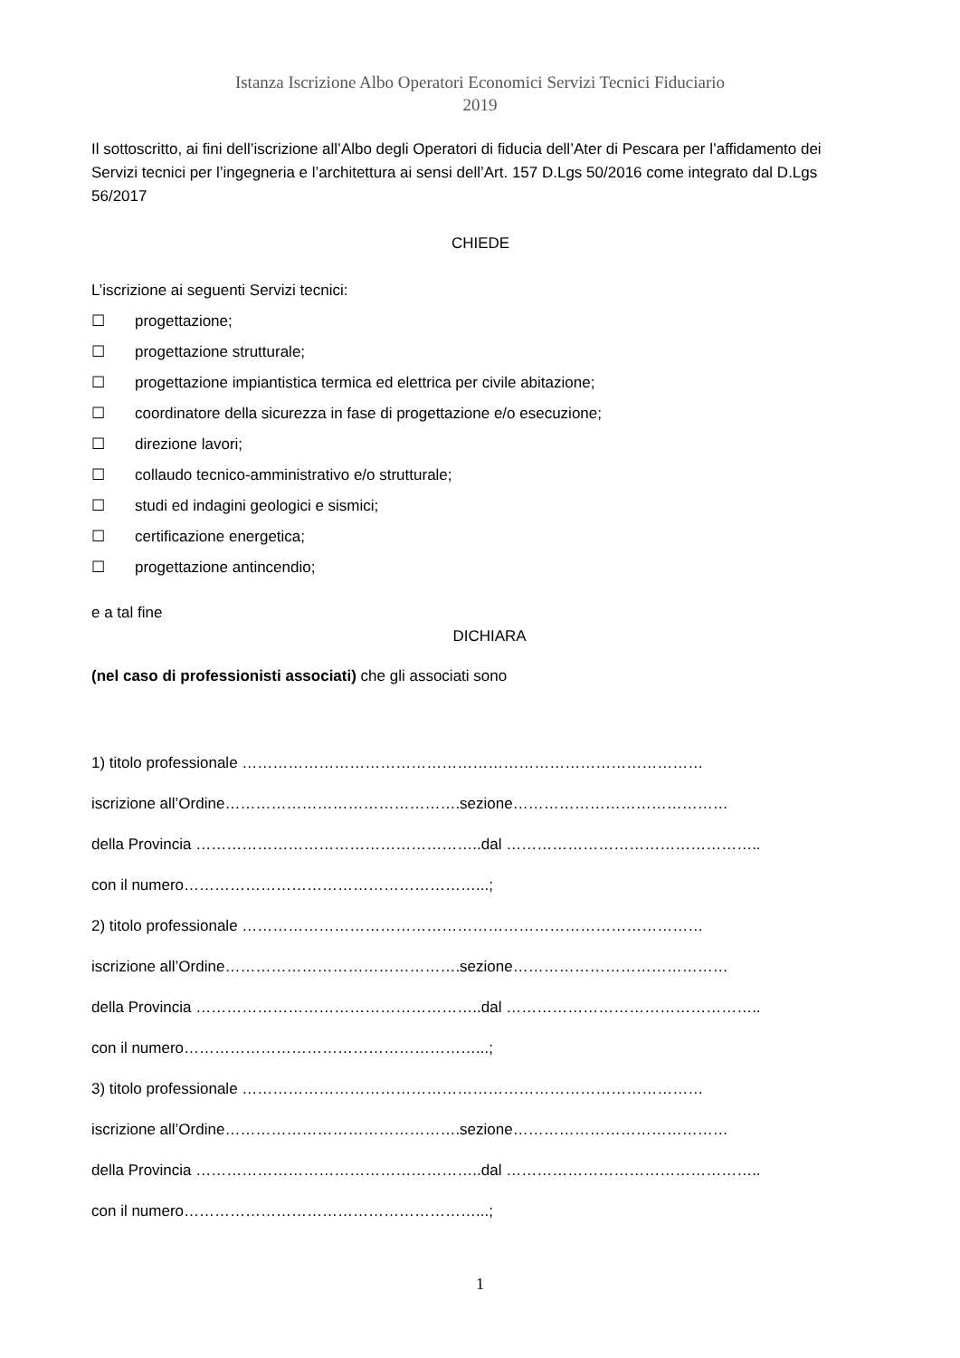Istanza Iscrizione Albo Operatori Economici Servizi Tecnici Fiduciario
2019
Il sottoscritto, ai fini dell’iscrizione all’Albo degli Operatori di fiducia dell’Ater di Pescara per l’affidamento dei Servizi tecnici per l’ingegneria e l’architettura ai sensi dell’Art. 157 D.Lgs 50/2016 come integrato dal D.Lgs 56/2017
CHIEDE
L’iscrizione ai seguenti Servizi tecnici:
☐ progettazione;
☐ progettazione strutturale;
☐ progettazione impiantistica termica ed elettrica per civile abitazione;
☐ coordinatore della sicurezza in fase di progettazione e/o esecuzione;
☐ direzione lavori;
☐ collaudo tecnico-amministrativo e/o strutturale;
☐ studi ed indagini geologici e sismici;
☐ certificazione energetica;
☐ progettazione antincendio;
e a tal fine
DICHIARA
(nel caso di professionisti associati) che gli associati sono
1) titolo professionale ………………………………………………………………………………
iscrizione all’Ordine……………………………………….sezione……………………………………
della Provincia ………………………………………………..dal …………………………………………..
con il numero…………………………………………………...;
2) titolo professionale ………………………………………………………………………………
iscrizione all’Ordine……………………………………….sezione……………………………………
della Provincia ………………………………………………..dal …………………………………………..
con il numero…………………………………………………...;
3) titolo professionale ………………………………………………………………………………
iscrizione all’Ordine……………………………………….sezione……………………………………
della Provincia ………………………………………………..dal …………………………………………..
con il numero…………………………………………………...;
1